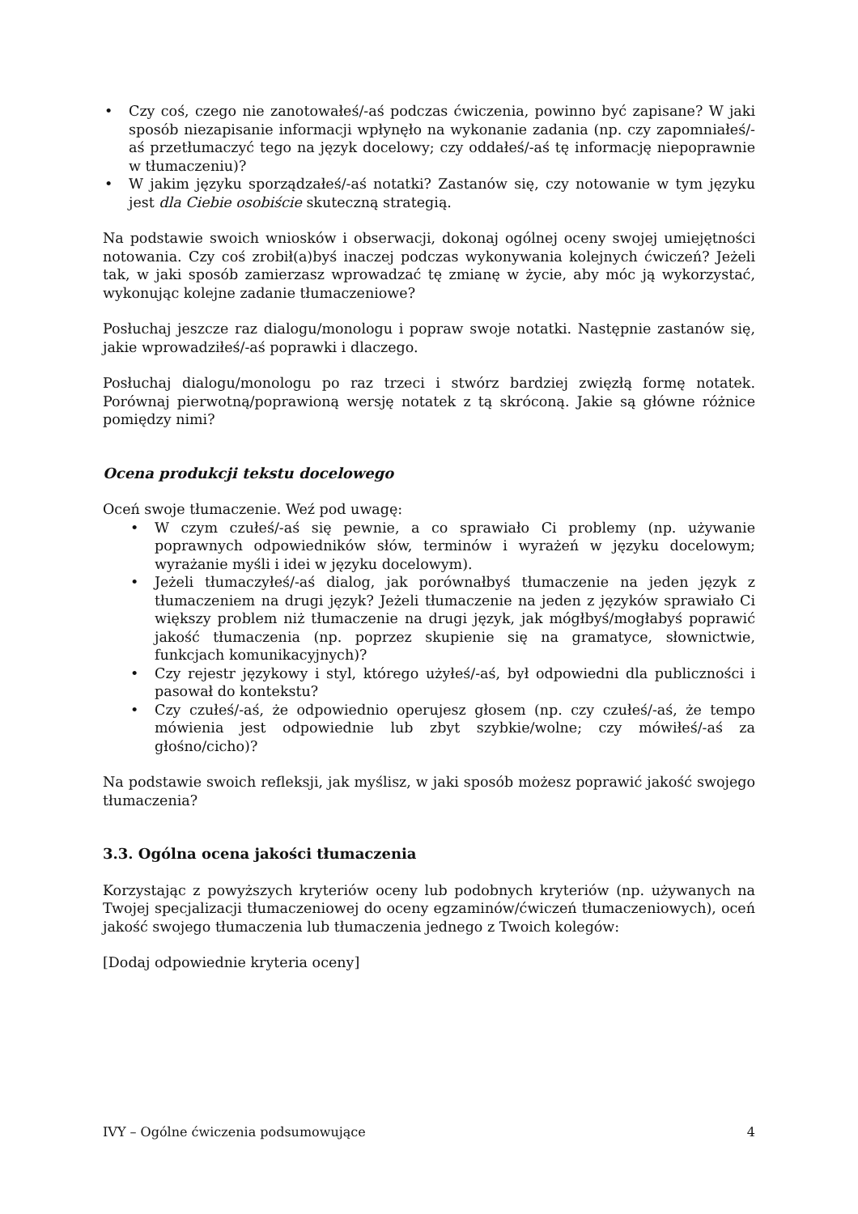• Czy coś, czego nie zanotowałeś/-aś podczas ćwiczenia, powinno być zapisane? W jaki sposób niezapisanie informacji wpłynęło na wykonanie zadania (np. czy zapomniałeś/-aś przetłumaczyć tego na język docelowy; czy oddałeś/-aś tę informację niepoprawnie w tłumaczeniu)?
• W jakim języku sporządzałeś/-aś notatki? Zastanów się, czy notowanie w tym języku jest dla Ciebie osobiście skuteczną strategią.
Na podstawie swoich wniosków i obserwacji, dokonaj ogólnej oceny swojej umiejętności notowania. Czy coś zrobił(a)byś inaczej podczas wykonywania kolejnych ćwiczeń? Jeżeli tak, w jaki sposób zamierzasz wprowadzać tę zmianę w życie, aby móc ją wykorzystać, wykonując kolejne zadanie tłumaczeniowe?
Posłuchaj jeszcze raz dialogu/monologu i popraw swoje notatki. Następnie zastanów się, jakie wprowadziłeś/-aś poprawki i dlaczego.
Posłuchaj dialogu/monologu po raz trzeci i stwórz bardziej zwięzłą formę notatek. Porównaj pierwotną/poprawioną wersję notatek z tą skróconą. Jakie są główne różnice pomiędzy nimi?
Ocena produkcji tekstu docelowego
Oceń swoje tłumaczenie. Weź pod uwagę:
• W czym czułeś/-aś się pewnie, a co sprawiało Ci problemy (np. używanie poprawnych odpowiedników słów, terminów i wyrażeń w języku docelowym; wyrażanie myśli i idei w języku docelowym).
• Jeżeli tłumaczyłeś/-aś dialog, jak porównałbyś tłumaczenie na jeden język z tłumaczeniem na drugi język? Jeżeli tłumaczenie na jeden z języków sprawiało Ci większy problem niż tłumaczenie na drugi język, jak mógłbyś/mogłabyś poprawić jakość tłumaczenia (np. poprzez skupienie się na gramatyce, słownictwie, funkcjach komunikacyjnych)?
• Czy rejestr językowy i styl, którego użyłeś/-aś, był odpowiedni dla publiczności i pasował do kontekstu?
• Czy czułeś/-aś, że odpowiednio operujesz głosem (np. czy czułeś/-aś, że tempo mówienia jest odpowiednie lub zbyt szybkie/wolne; czy mówiłeś/-aś za głośno/cicho)?
Na podstawie swoich refleksji, jak myślisz, w jaki sposób możesz poprawić jakość swojego tłumaczenia?
3.3. Ogólna ocena jakości tłumaczenia
Korzystając z powyższych kryteriów oceny lub podobnych kryteriów (np. używanych na Twojej specjalizacji tłumaczeniowej do oceny egzaminów/ćwiczeń tłumaczeniowych), oceń jakość swojego tłumaczenia lub tłumaczenia jednego z Twoich kolegów:
[Dodaj odpowiednie kryteria oceny]
IVY – Ogólne ćwiczenia podsumowujące 4